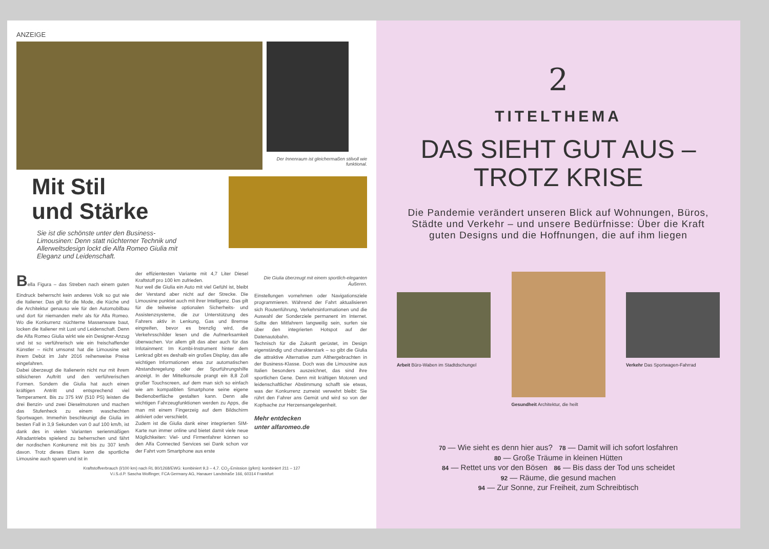ANZEIGE
Der Innenraum ist gleichermaßen stilvoll wie funktional.
Mit Stil
und Stärke
Sie ist die schönste unter den Business-Limousinen: Denn statt nüchterner Technik und Allerweltsdesign lockt die Alfa Romeo Giulia mit Eleganz und Leidenschaft.
Bella Figura – das Streben nach einem guten Eindruck beherrscht kein anderes Volk so gut wie die Italiener. Das gilt für die Mode, die Küche und die Architektur genauso wie für den Automobilbau und dort für niemanden mehr als für Alfa Romeo. Wo die Konkurrenz nüchterne Massenware baut, locken die Italiener mit Lust und Leidenschaft. Denn die Alfa Romeo Giulia wirkt wie ein Designer-Anzug und ist so verführerisch wie ein freischaffender Künstler – nicht umsonst hat die Limousine seit ihrem Debüt im Jahr 2016 reihenweise Preise eingefahren.
Dabei überzeugt die Italienerin nicht nur mit ihrem stilsicheren Auftritt und den verführerischen Formen. Sondern die Giulia hat auch einen kräftigen Antritt und entsprechend viel Temperament. Bis zu 375 kW (510 PS) leisten die drei Benzin- und zwei Dieselmotoren und machen das Stufenheck zu einem waschechten Sportwagen. Immerhin beschleunigt die Giulia im besten Fall in 3,9 Sekunden von 0 auf 100 km/h, ist dank des in vielen Varianten serienmäßigen Allradantriebs spielend zu beherrschen und fährt der nordischen Konkurrenz mit bis zu 307 km/h davon. Trotz dieses Elans kann die sportliche Limousine auch sparen und ist in
der effizientesten Variante mit 4,7 Liter Diesel Kraftstoff pro 100 km zufrieden.
Nur weil die Giulia ein Auto mit viel Gefühl ist, bleibt der Verstand aber nicht auf der Strecke. Die Limousine punktet auch mit ihrer Intelligenz. Das gilt für die teilweise optionalen Sicherheits- und Assistenzsysteme, die zur Unterstützung des Fahrers aktiv in Lenkung, Gas und Bremse eingreifen, bevor es brenzlig wird, die Verkehrsschilder lesen und die Aufmerksamkeit überwachen. Vor allem gilt das aber auch für das Infotainment: Im Kombi-Instrument hinter dem Lenkrad gibt es deshalb ein großes Display, das alle wichtigen Informationen etwa zur automatischen Abstandsregelung oder der Spurführungshilfe anzeigt. In der Mittelkonsole prangt ein 8,8 Zoll großer Touchscreen, auf dem man sich so einfach wie am kompatiblen Smartphone seine eigene Bedienoberfläche gestalten kann. Denn alle wichtigen Fahrzeugfunktionen werden zu Apps, die man mit einem Fingerzeig auf dem Bildschirm aktiviert oder verschiebt.
Zudem ist die Giulia dank einer integrierten SIM-Karte nun immer online und bietet damit viele neue Möglichkeiten: Viel- und Firmenfahrer können so den Alfa Connected Services sei Dank schon vor der Fahrt vom Smartphone aus erste
Die Giulia überzeugt mit einem sportlich-eleganten Äußeren.
Einstellungen vornehmen oder Navigationsziele programmieren. Während der Fahrt aktualisieren sich Routenführung, Verkehrsinformationen und die Auswahl der Sonderziele permanent im Internet. Sollte den Mitfahrern langweilig sein, surfen sie über den integrierten Hotspot auf der Datenautobahn.
Technisch für die Zukunft gerüstet, im Design eigenständig und charakterstark – so gibt die Giulia die attraktive Alternative zum Althergebrachten in der Business-Klasse. Doch was die Limousine aus Italien besonders auszeichnet, das sind ihre sportlichen Gene. Denn mit kräftigen Motoren und leidenschaftlicher Abstimmung schafft sie etwas, was der Konkurrenz zumeist verwehrt bleibt: Sie rührt den Fahrer ans Gemüt und wird so von der Kopfsache zur Herzensangelegenheit.
Mehr entdecken
unter alfaromeo.de
Kraftstoffverbrauch (l/100 km) nach RL 80/1268/EWG: kombiniert 9,3 – 4,7. CO<sub>2</sub>-Emission (g/km): kombiniert 211 – 127
V.i.S.d.P. Sascha Wolfinger, FCA Germany AG, Hanauer Landstraße 166, 60314 Frankfurt
2
TITELTHEMA
DAS SIEHT GUT AUS –
TROTZ KRISE
Die Pandemie verändert unseren Blick auf Wohnungen, Büros, Städte und Verkehr – und unsere Bedürfnisse: Über die Kraft guten Designs und die Hoffnungen, die auf ihm liegen
Arbeit Büro-Waben im Stadtdschungel
Gesundheit Architektur, die heilt
Verkehr Das Sportwagen-Fahrrad
70 — Wie sieht es denn hier aus? 78 — Damit will ich sofort losfahren
80 — Große Träume in kleinen Hütten
84 — Rettet uns vor den Bösen 86 — Bis dass der Tod uns scheidet
92 — Räume, die gesund machen
94 — Zur Sonne, zur Freiheit, zum Schreibtisch